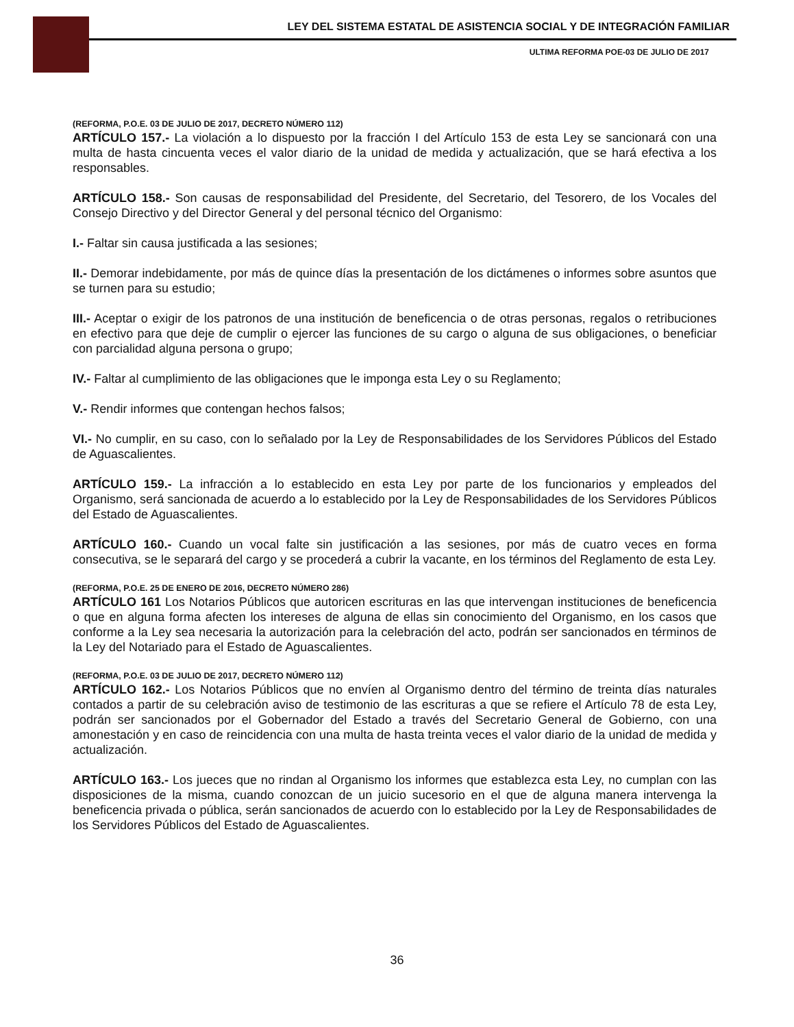LEY DEL SISTEMA ESTATAL DE ASISTENCIA SOCIAL Y DE INTEGRACIÓN FAMILIAR
ULTIMA REFORMA POE-03 DE JULIO DE 2017
(REFORMA, P.O.E. 03 DE JULIO DE 2017, DECRETO NÚMERO 112)
ARTÍCULO 157.- La violación a lo dispuesto por la fracción I del Artículo 153 de esta Ley se sancionará con una multa de hasta cincuenta veces el valor diario de la unidad de medida y actualización, que se hará efectiva a los responsables.
ARTÍCULO 158.- Son causas de responsabilidad del Presidente, del Secretario, del Tesorero, de los Vocales del Consejo Directivo y del Director General y del personal técnico del Organismo:
I.- Faltar sin causa justificada a las sesiones;
II.- Demorar indebidamente, por más de quince días la presentación de los dictámenes o informes sobre asuntos que se turnen para su estudio;
III.- Aceptar o exigir de los patronos de una institución de beneficencia o de otras personas, regalos o retribuciones en efectivo para que deje de cumplir o ejercer las funciones de su cargo o alguna de sus obligaciones, o beneficiar con parcialidad alguna persona o grupo;
IV.- Faltar al cumplimiento de las obligaciones que le imponga esta Ley o su Reglamento;
V.- Rendir informes que contengan hechos falsos;
VI.- No cumplir, en su caso, con lo señalado por la Ley de Responsabilidades de los Servidores Públicos del Estado de Aguascalientes.
ARTÍCULO 159.- La infracción a lo establecido en esta Ley por parte de los funcionarios y empleados del Organismo, será sancionada de acuerdo a lo establecido por la Ley de Responsabilidades de los Servidores Públicos del Estado de Aguascalientes.
ARTÍCULO 160.- Cuando un vocal falte sin justificación a las sesiones, por más de cuatro veces en forma consecutiva, se le separará del cargo y se procederá a cubrir la vacante, en los términos del Reglamento de esta Ley.
(REFORMA, P.O.E. 25 DE ENERO DE 2016, DECRETO NÚMERO 286)
ARTÍCULO 161 Los Notarios Públicos que autoricen escrituras en las que intervengan instituciones de beneficencia o que en alguna forma afecten los intereses de alguna de ellas sin conocimiento del Organismo, en los casos que conforme a la Ley sea necesaria la autorización para la celebración del acto, podrán ser sancionados en términos de la Ley del Notariado para el Estado de Aguascalientes.
(REFORMA, P.O.E. 03 DE JULIO DE 2017, DECRETO NÚMERO 112)
ARTÍCULO 162.- Los Notarios Públicos que no envíen al Organismo dentro del término de treinta días naturales contados a partir de su celebración aviso de testimonio de las escrituras a que se refiere el Artículo 78 de esta Ley, podrán ser sancionados por el Gobernador del Estado a través del Secretario General de Gobierno, con una amonestación y en caso de reincidencia con una multa de hasta treinta veces el valor diario de la unidad de medida y actualización.
ARTÍCULO 163.- Los jueces que no rindan al Organismo los informes que establezca esta Ley, no cumplan con las disposiciones de la misma, cuando conozcan de un juicio sucesorio en el que de alguna manera intervenga la beneficencia privada o pública, serán sancionados de acuerdo con lo establecido por la Ley de Responsabilidades de los Servidores Públicos del Estado de Aguascalientes.
36